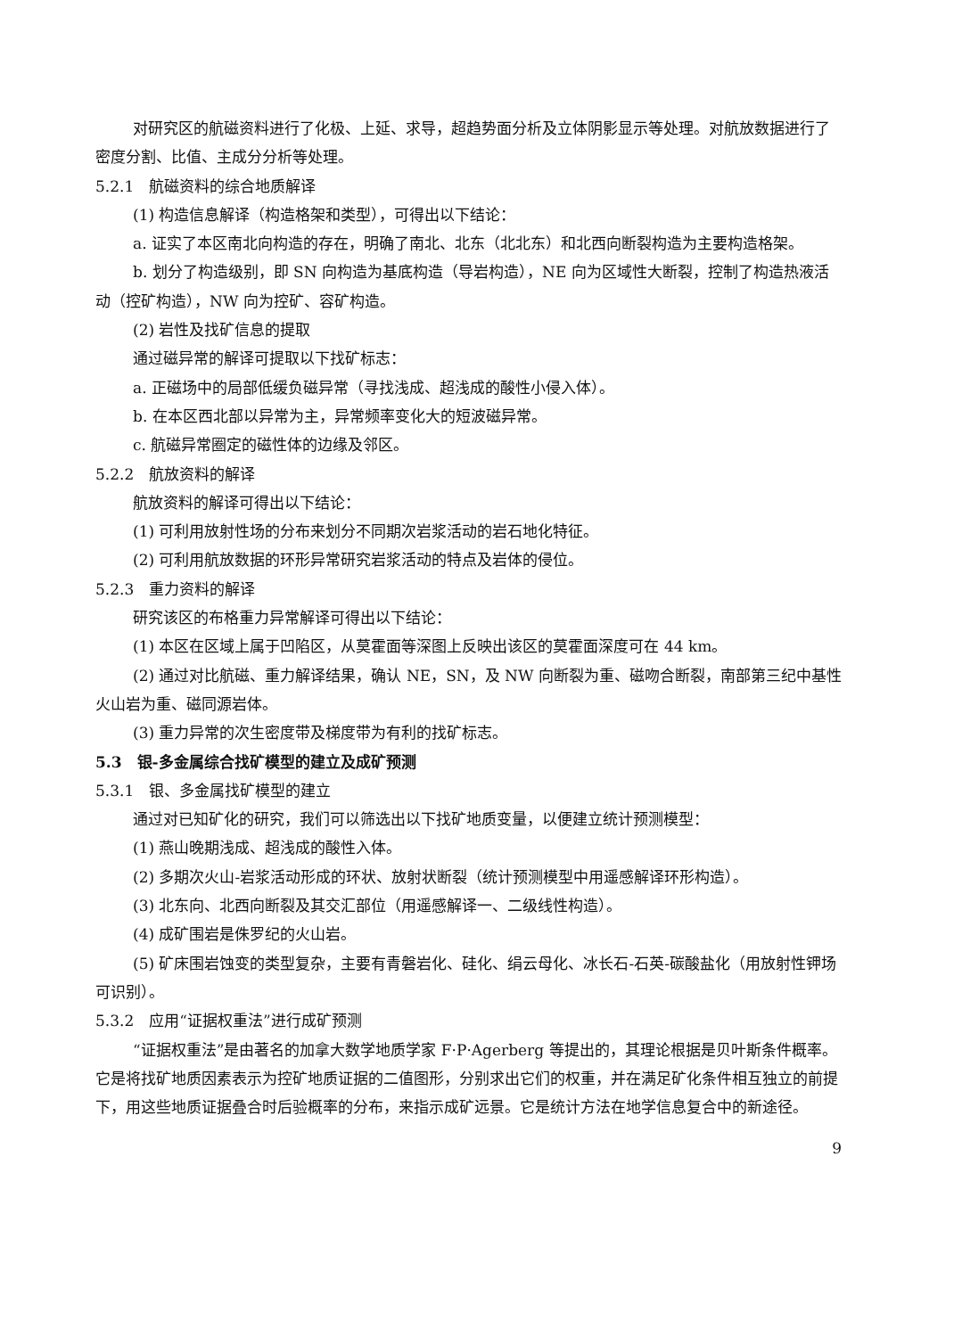对研究区的航磁资料进行了化极、上延、求导，超趋势面分析及立体阴影显示等处理。对航放数据进行了密度分割、比值、主成分分析等处理。
5.2.1　航磁资料的综合地质解译
(1) 构造信息解译（构造格架和类型），可得出以下结论：
a. 证实了本区南北向构造的存在，明确了南北、北东（北北东）和北西向断裂构造为主要构造格架。
b. 划分了构造级别，即 SN 向构造为基底构造（导岩构造），NE 向为区域性大断裂，控制了构造热液活动（控矿构造），NW 向为控矿、容矿构造。
(2) 岩性及找矿信息的提取
通过磁异常的解译可提取以下找矿标志：
a. 正磁场中的局部低缓负磁异常（寻找浅成、超浅成的酸性小侵入体）。
b. 在本区西北部以异常为主，异常频率变化大的短波磁异常。
c. 航磁异常圈定的磁性体的边缘及邻区。
5.2.2　航放资料的解译
航放资料的解译可得出以下结论：
(1) 可利用放射性场的分布来划分不同期次岩浆活动的岩石地化特征。
(2) 可利用航放数据的环形异常研究岩浆活动的特点及岩体的侵位。
5.2.3　重力资料的解译
研究该区的布格重力异常解译可得出以下结论：
(1) 本区在区域上属于凹陷区，从莫霍面等深图上反映出该区的莫霍面深度可在 44 km。
(2) 通过对比航磁、重力解译结果，确认 NE，SN，及 NW 向断裂为重、磁吻合断裂，南部第三纪中基性火山岩为重、磁同源岩体。
(3) 重力异常的次生密度带及梯度带为有利的找矿标志。
5.3　银-多金属综合找矿模型的建立及成矿预测
5.3.1　银、多金属找矿模型的建立
通过对已知矿化的研究，我们可以筛选出以下找矿地质变量，以便建立统计预测模型：
(1) 燕山晚期浅成、超浅成的酸性入体。
(2) 多期次火山-岩浆活动形成的环状、放射状断裂（统计预测模型中用遥感解译环形构造）。
(3) 北东向、北西向断裂及其交汇部位（用遥感解译一、二级线性构造）。
(4) 成矿围岩是侏罗纪的火山岩。
(5) 矿床围岩蚀变的类型复杂，主要有青磐岩化、硅化、绢云母化、冰长石-石英-碳酸盐化（用放射性钾场可识别）。
5.3.2　应用“证据权重法”进行成矿预测
“证据权重法”是由著名的加拿大数学地质学家 F·P·Agerberg 等提出的，其理论根据是贝叶斯条件概率。它是将找矿地质因素表示为控矿地质证据的二值图形，分别求出它们的权重，并在满足矿化条件相互独立的前提下，用这些地质证据叠合时后验概率的分布，来指示成矿远景。它是统计方法在地学信息复合中的新途径。
9